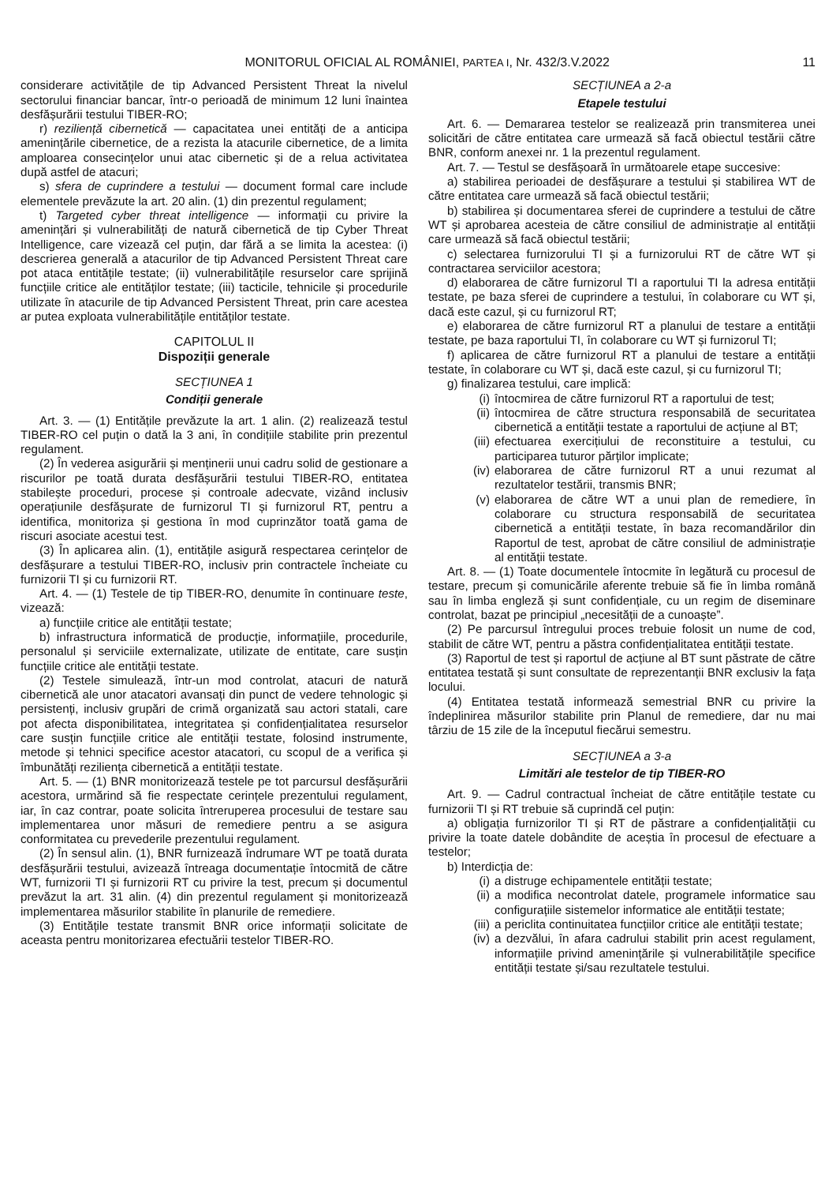MONITORUL OFICIAL AL ROMÂNIEI, PARTEA I, Nr. 432/3.V.2022 11
considerare activitățile de tip Advanced Persistent Threat la nivelul sectorului financiar bancar, într-o perioadă de minimum 12 luni înaintea desfășurării testului TIBER-RO;
r) reziliență cibernetică — capacitatea unei entități de a anticipa amenințările cibernetice, de a rezista la atacurile cibernetice, de a limita amploarea consecințelor unui atac cibernetic și de a relua activitatea după astfel de atacuri;
s) sfera de cuprindere a testului — document formal care include elementele prevăzute la art. 20 alin. (1) din prezentul regulament;
t) Targeted cyber threat intelligence — informații cu privire la amenințări și vulnerabilități de natură cibernetică de tip Cyber Threat Intelligence, care vizează cel puțin, dar fără a se limita la acestea: (i) descrierea generală a atacurilor de tip Advanced Persistent Threat care pot ataca entitățile testate; (ii) vulnerabilitățile resurselor care sprijină funcțiile critice ale entităților testate; (iii) tacticile, tehnicile și procedurile utilizate în atacurile de tip Advanced Persistent Threat, prin care acestea ar putea exploata vulnerabilitățile entităților testate.
CAPITOLUL II
Dispoziții generale
SECȚIUNEA 1
Condiții generale
Art. 3. — (1) Entitățile prevăzute la art. 1 alin. (2) realizează testul TIBER-RO cel puțin o dată la 3 ani, în condițiile stabilite prin prezentul regulament.
(2) În vederea asigurării și menținerii unui cadru solid de gestionare a riscurilor pe toată durata desfășurării testului TIBER-RO, entitatea stabilește proceduri, procese și controale adecvate, vizând inclusiv operațiunile desfășurate de furnizorul TI și furnizorul RT, pentru a identifica, monitoriza și gestiona în mod cuprinzător toată gama de riscuri asociate acestui test.
(3) În aplicarea alin. (1), entitățile asigură respectarea cerințelor de desfășurare a testului TIBER-RO, inclusiv prin contractele încheiate cu furnizorii TI și cu furnizorii RT.
Art. 4. — (1) Testele de tip TIBER-RO, denumite în continuare teste, vizează:
a) funcțiile critice ale entității testate;
b) infrastructura informatică de producție, informațiile, procedurile, personalul și serviciile externalizate, utilizate de entitate, care susțin funcțiile critice ale entității testate.
(2) Testele simulează, într-un mod controlat, atacuri de natură cibernetică ale unor atacatori avansați din punct de vedere tehnologic și persistenți, inclusiv grupări de crimă organizată sau actori statali, care pot afecta disponibilitatea, integritatea și confidențialitatea resurselor care susțin funcțiile critice ale entității testate, folosind instrumente, metode și tehnici specifice acestor atacatori, cu scopul de a verifica și îmbunătăți reziliența cibernetică a entității testate.
Art. 5. — (1) BNR monitorizează testele pe tot parcursul desfășurării acestora, urmărind să fie respectate cerințele prezentului regulament, iar, în caz contrar, poate solicita întreruperea procesului de testare sau implementarea unor măsuri de remediere pentru a se asigura conformitatea cu prevederile prezentului regulament.
(2) În sensul alin. (1), BNR furnizează îndrumare WT pe toată durata desfășurării testului, avizează întreaga documentație întocmită de către WT, furnizorii TI și furnizorii RT cu privire la test, precum și documentul prevăzut la art. 31 alin. (4) din prezentul regulament și monitorizează implementarea măsurilor stabilite în planurile de remediere.
(3) Entitățile testate transmit BNR orice informații solicitate de aceasta pentru monitorizarea efectuării testelor TIBER-RO.
SECȚIUNEA a 2-a
Etapele testului
Art. 6. — Demararea testelor se realizează prin transmiterea unei solicitări de către entitatea care urmează să facă obiectul testării către BNR, conform anexei nr. 1 la prezentul regulament.
Art. 7. — Testul se desfășoară în următoarele etape succesive:
a) stabilirea perioadei de desfășurare a testului și stabilirea WT de către entitatea care urmează să facă obiectul testării;
b) stabilirea și documentarea sferei de cuprindere a testului de către WT și aprobarea acesteia de către consiliul de administrație al entității care urmează să facă obiectul testării;
c) selectarea furnizorului TI și a furnizorului RT de către WT și contractarea serviciilor acestora;
d) elaborarea de către furnizorul TI a raportului TI la adresa entității testate, pe baza sferei de cuprindere a testului, în colaborare cu WT și, dacă este cazul, și cu furnizorul RT;
e) elaborarea de către furnizorul RT a planului de testare a entității testate, pe baza raportului TI, în colaborare cu WT și furnizorul TI;
f) aplicarea de către furnizorul RT a planului de testare a entității testate, în colaborare cu WT și, dacă este cazul, și cu furnizorul TI;
g) finalizarea testului, care implică:
(i) întocmirea de către furnizorul RT a raportului de test;
(ii) întocmirea de către structura responsabilă de securitatea cibernetică a entității testate a raportului de acțiune al BT;
(iii) efectuarea exercițiului de reconstituire a testului, cu participarea tuturor părților implicate;
(iv) elaborarea de către furnizorul RT a unui rezumat al rezultatelor testării, transmis BNR;
(v) elaborarea de către WT a unui plan de remediere, în colaborare cu structura responsabilă de securitatea cibernetică a entității testate, în baza recomandărilor din Raportul de test, aprobat de către consiliul de administrație al entității testate.
Art. 8. — (1) Toate documentele întocmite în legătură cu procesul de testare, precum și comunicările aferente trebuie să fie în limba română sau în limba engleză și sunt confidențiale, cu un regim de diseminare controlat, bazat pe principiul „necesității de a cunoaște”.
(2) Pe parcursul întregului proces trebuie folosit un nume de cod, stabilit de către WT, pentru a păstra confidențialitatea entității testate.
(3) Raportul de test și raportul de acțiune al BT sunt păstrate de către entitatea testată și sunt consultate de reprezentanții BNR exclusiv la fața locului.
(4) Entitatea testată informează semestrial BNR cu privire la îndeplinirea măsurilor stabilite prin Planul de remediere, dar nu mai târziu de 15 zile de la începutul fiecărui semestru.
SECȚIUNEA a 3-a
Limitări ale testelor de tip TIBER-RO
Art. 9. — Cadrul contractual încheiat de către entitățile testate cu furnizorii TI și RT trebuie să cuprindă cel puțin:
a) obligația furnizorilor TI și RT de păstrare a confidențialității cu privire la toate datele dobândite de aceștia în procesul de efectuare a testelor;
b) Interdicția de:
(i) a distruge echipamentele entității testate;
(ii) a modifica necontrolat datele, programele informatice sau configurațiile sistemelor informatice ale entității testate;
(iii) a periclita continuitatea funcțiilor critice ale entității testate;
(iv) a dezvălui, în afara cadrului stabilit prin acest regulament, informațiile privind amenințările și vulnerabilitățile specifice entității testate și/sau rezultatele testului.